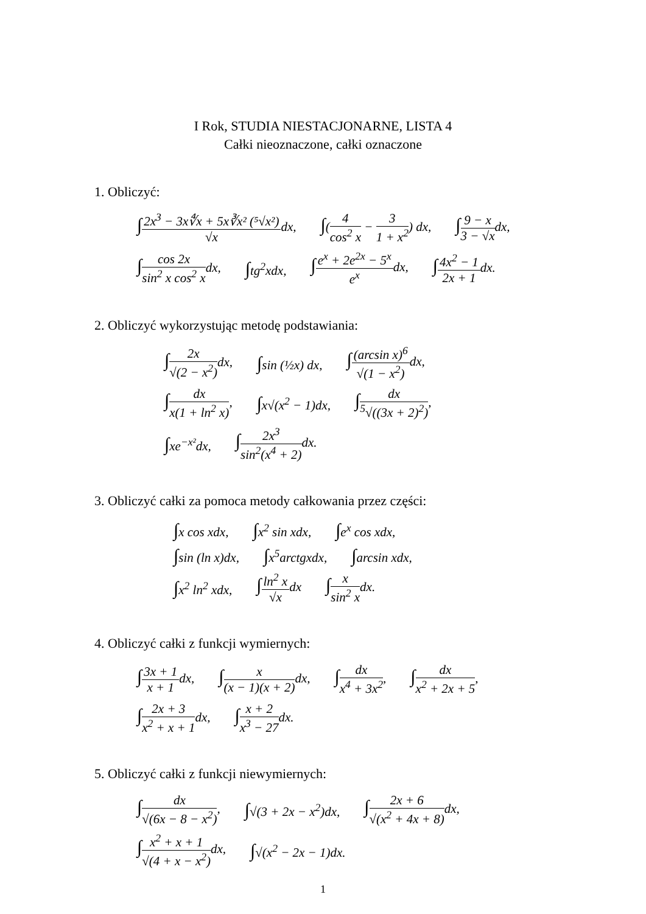I Rok, STUDIA NIESTACJONARNE, LISTA 4
Całki nieoznaczone, całki oznaczone
1. Obliczyć:
∫2x<sup>3</sup> − 3x∜x + 5x∛x² (⁵√x²) √xdx, ∫(4 cos<sup>2</sup> x − 3 1 + x<sup>2</sup>) dx, ∫9 − x 3 − √xdx,
∫cos 2x sin<sup>2</sup> x cos<sup>2</sup> xdx, ∫tg<sup>2</sup>xdx, ∫e<sup>x</sup> + 2e<sup>2x</sup> − 5<sup>x</sup> e<sup>x</sup>dx, ∫4x<sup>2</sup> − 1 2x + 1dx.
2. Obliczyć wykorzystując metodę podstawiania:
∫2x √(2 − x<sup>2</sup>) dx, ∫sin (½x) dx, ∫(arcsin x)<sup>6</sup> √(1 − x<sup>2</sup>) dx,
∫dx x(1 + ln<sup>2</sup> x), ∫x√(x<sup>2</sup> − 1)dx, ∫dx <sup>5</sup>√((3x + 2)<sup>2</sup>),
∫xe<sup>−x²</sup>dx, ∫2x<sup>3</sup> sin<sup>2</sup>(x<sup>4</sup> + 2) dx.
3. Obliczyć całki za pomoca metody całkowania przez części:
∫x cos xdx, ∫x<sup>2</sup> sin xdx, ∫e<sup>x</sup> cos xdx,
∫sin (ln x)dx, ∫x<sup>5</sup>arctgxdx, ∫arcsin xdx,
∫x<sup>2</sup> ln<sup>2</sup> xdx, ∫ln<sup>2</sup> x √xdx ∫x sin<sup>2</sup> xdx.
4. Obliczyć całki z funkcji wymiernych:
∫3x + 1 x + 1dx, ∫x (x − 1)(x + 2) dx, ∫dx x<sup>4</sup> + 3x<sup>2</sup>, ∫dx x<sup>2</sup> + 2x + 5,
∫2x + 3 x<sup>2</sup> + x + 1dx, ∫x + 2 x<sup>3</sup> − 27dx.
5. Obliczyć całki z funkcji niewymiernych:
∫dx √(6x − 8 − x<sup>2</sup>), ∫√(3 + 2x − x<sup>2</sup>)dx, ∫2x + 6 √(x<sup>2</sup> + 4x + 8) dx,
∫x<sup>2</sup> + x + 1 √(4 + x − x<sup>2</sup>) dx, ∫√(x<sup>2</sup> − 2x − 1)dx.
1